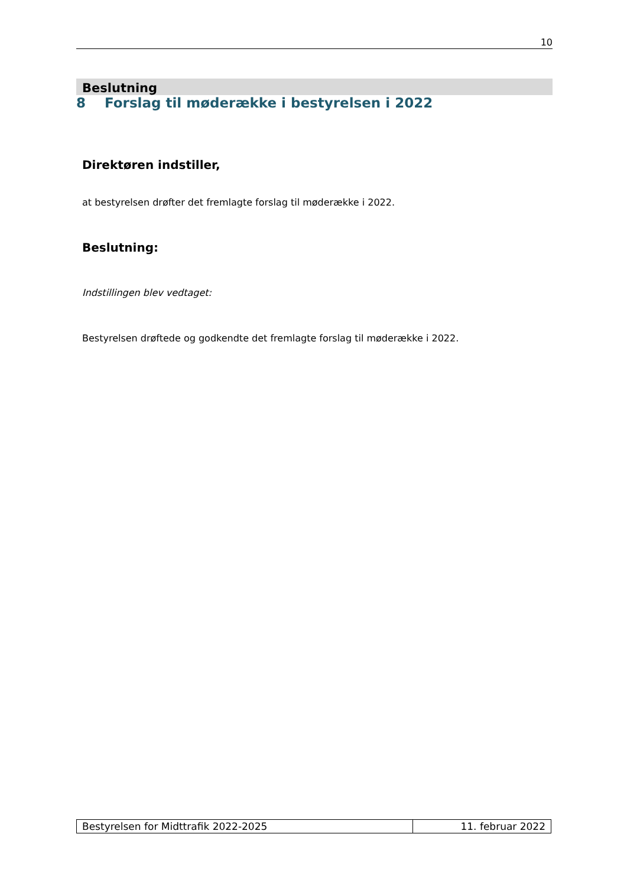10
Beslutning
8 Forslag til møderække i bestyrelsen i 2022
Direktøren indstiller,
at bestyrelsen drøfter det fremlagte forslag til møderække i 2022.
Beslutning:
Indstillingen blev vedtaget:
Bestyrelsen drøftede og godkendte det fremlagte forslag til møderække i 2022.
Bestyrelsen for Midttrafik 2022-2025
11. februar 2022